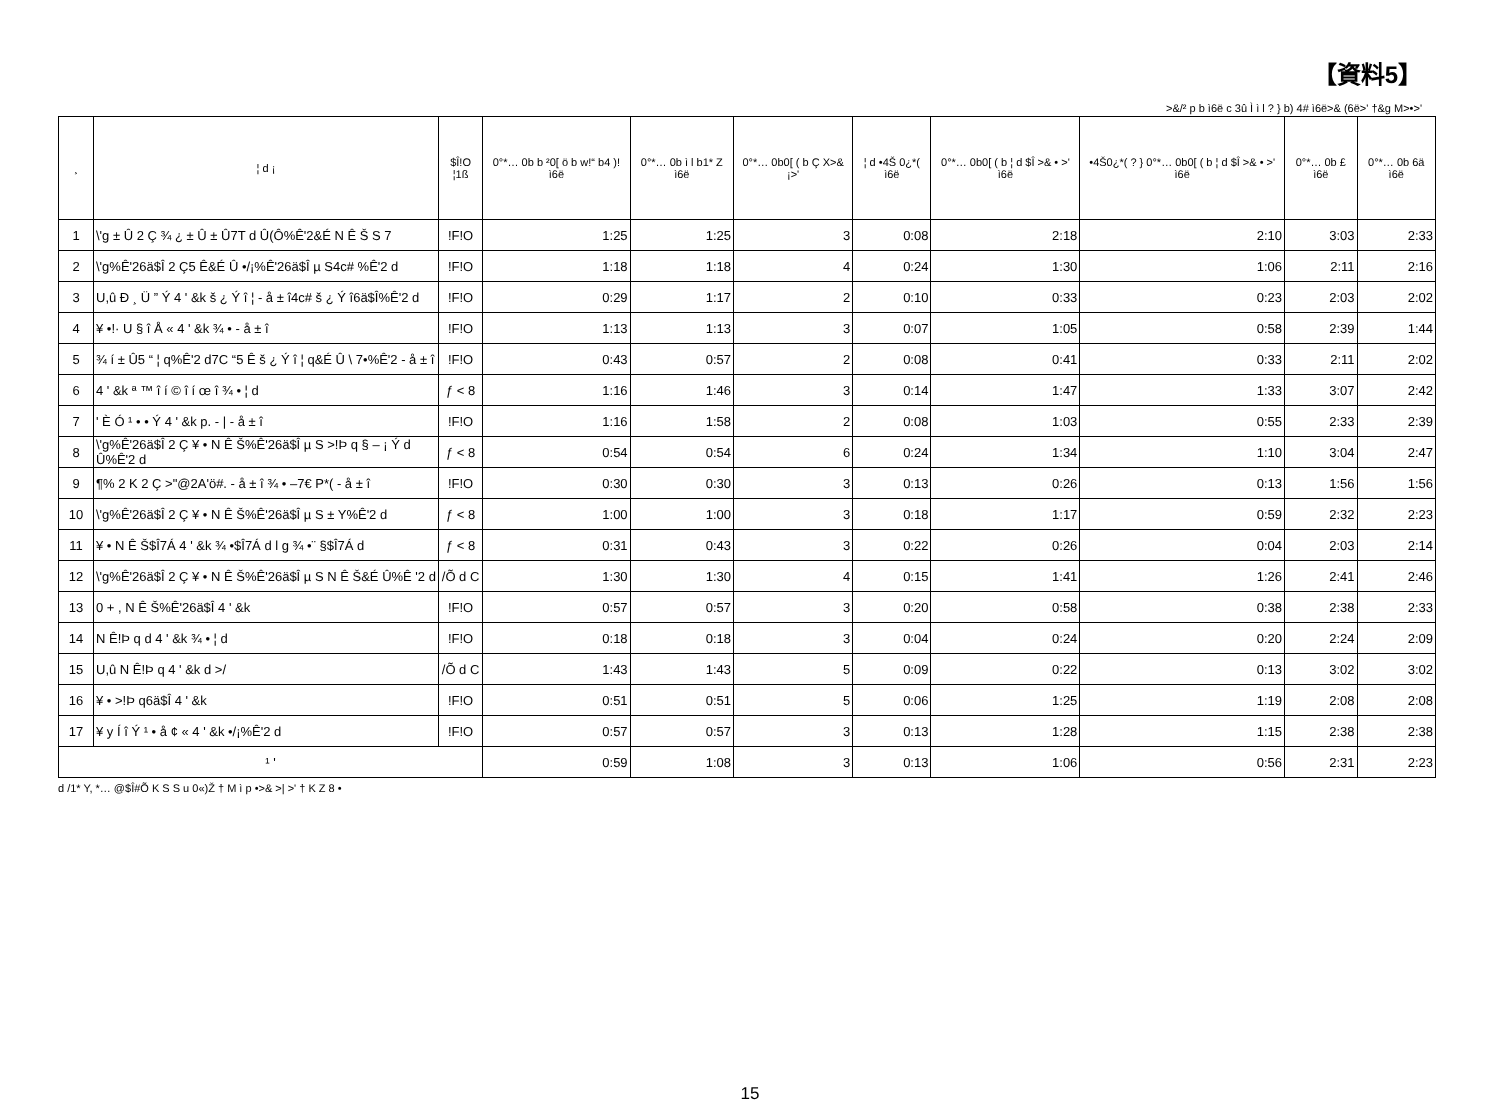【資料5】
>&/² p b ì6ë c 3û Ì ì l ? } b) 4# ì6ë>& (6ë>' †&g M>•>'
| ¸ | ¦ d ¡ | $Î!O ¦1ß | 0°*… 0b b ²0[ ö b w!“ b4 )! ì6ë | 0°*… 0b ì l b1* Z ì6ë | 0°*… 0b0[ ( b Ç X>& ¡>' | ¦ d •4Š 0¿*( ì6ë | 0°*… 0b0[ ( b ¦ d $Î >& • >' ì6ë | •4Š0¿*( ? } 0°*… 0b0[ ( b ¦ d $Î >& • >' ì6ë | 0°*… 0b £ ì6ë | 0°*… 0b 6ä ì6ë |
| --- | --- | --- | --- | --- | --- | --- | --- | --- | --- | --- |
| 1 | \'g ± Û 2 Ç ¾ ¿ ± Û ± Û7T d Û(Ô%Ê'2&É N Ê Š S 7 | !F!O | 1:25 | 1:25 | 3 | 0:08 | 2:18 | 2:10 | 3:03 | 2:33 |
| 2 | \'g%Ê'26ä$Î 2 Ç5 Ê&É Û •/¡%Ê'26ä$Î µ S4c# %Ê'2 d | !F!O | 1:18 | 1:18 | 4 | 0:24 | 1:30 | 1:06 | 2:11 | 2:16 |
| 3 | U,û Ð ¸ Ü ” Ý 4 ' &k š ¿ Ý î ¦ - å ± î4c# š ¿ Ý î6ä$Î%Ê'2 d | !F!O | 0:29 | 1:17 | 2 | 0:10 | 0:33 | 0:23 | 2:03 | 2:02 |
| 4 | ¥ •!· U § î Å « 4 ' &k ¾ • - å ± î | !F!O | 1:13 | 1:13 | 3 | 0:07 | 1:05 | 0:58 | 2:39 | 1:44 |
| 5 | ¾ í ± Û5 “ ¦ q%Ê'2 d7C “5 Ê š ¿ Ý î ¦ q&É Û \ 7•%Ê'2 - å ± î | !F!O | 0:43 | 0:57 | 2 | 0:08 | 0:41 | 0:33 | 2:11 | 2:02 |
| 6 | 4 ' &k ª ™ î í © î í œ î ¾ • ¦ d | ƒ < 8 | 1:16 | 1:46 | 3 | 0:14 | 1:47 | 1:33 | 3:07 | 2:42 |
| 7 | ' È Ó ¹ • • Ý 4 ' &k p. - / - å ± î | !F!O | 1:16 | 1:58 | 2 | 0:08 | 1:03 | 0:55 | 2:33 | 2:39 |
| 8 | \'g%Ê'26ä$Î 2 Ç ¥ • N Ê Š%Ê'26ä$Î µ S >!Þ q § – ¡ Ý d Û%Ê'2 d | ƒ < 8 | 0:54 | 0:54 | 6 | 0:24 | 1:34 | 1:10 | 3:04 | 2:47 |
| 9 | ¶% 2 K 2 Ç >"@2A'ö#. - å ± î ¾ • –7€ P*( - å ± î | !F!O | 0:30 | 0:30 | 3 | 0:13 | 0:26 | 0:13 | 1:56 | 1:56 |
| 10 | \'g%Ê'26ä$Î 2 Ç ¥ • N Ê Š%Ê'26ä$Î µ S ± Y%Ê'2 d | ƒ < 8 | 1:00 | 1:00 | 3 | 0:18 | 1:17 | 0:59 | 2:32 | 2:23 |
| 11 | ¥ • N Ê Š$Î7Á 4 ' &k ¾ •$Î7Á d l g ¾ •¨ §$Î7Á d | ƒ < 8 | 0:31 | 0:43 | 3 | 0:22 | 0:26 | 0:04 | 2:03 | 2:14 |
| 12 | \'g%Ê'26ä$Î 2 Ç ¥ • N Ê Š%Ê'26ä$Î µ S N Ê Š&É Û%Ê '2 d | /Õ d C | 1:30 | 1:30 | 4 | 0:15 | 1:41 | 1:26 | 2:41 | 2:46 |
| 13 | 0 + , N Ê Š%Ê'26ä$Î 4 ' &k | !F!O | 0:57 | 0:57 | 3 | 0:20 | 0:58 | 0:38 | 2:38 | 2:33 |
| 14 | N Ê!Þ q d 4 ' &k ¾ • ¦ d | !F!O | 0:18 | 0:18 | 3 | 0:04 | 0:24 | 0:20 | 2:24 | 2:09 |
| 15 | U,û N Ê!Þ q 4 ' &k d >/ | /Õ d C | 1:43 | 1:43 | 5 | 0:09 | 0:22 | 0:13 | 3:02 | 3:02 |
| 16 | ¥ • >!Þ q6ä$Î 4 ' &k | !F!O | 0:51 | 0:51 | 5 | 0:06 | 1:25 | 1:19 | 2:08 | 2:08 |
| 17 | ¥ y Í î Ý ¹ • å ¢ « 4 ' &k •/¡%Ê'2 d | !F!O | 0:57 | 0:57 | 3 | 0:13 | 1:28 | 1:15 | 2:38 | 2:38 |
| ¹ ' | | | 0:59 | 1:08 | 3 | 0:13 | 1:06 | 0:56 | 2:31 | 2:23 |
d /1* Y, *… @$Î#Õ K S S u 0«)Ž † M ì p •>& >| >' † K Z 8 •
15